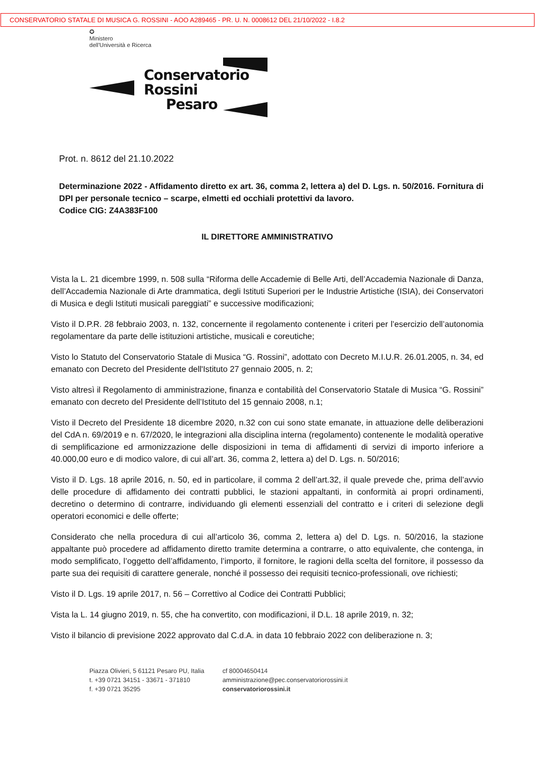CONSERVATORIO STATALE DI MUSICA G. ROSSINI - AOO A289465 - PR. U. N. 0008612 DEL 21/10/2022 - I.8.2
✪
Ministero
dell'Università e Ricerca
Conservatorio
Rossini
Pesaro
Prot. n. 8612 del 21.10.2022
Determinazione 2022 - Affidamento diretto ex art. 36, comma 2, lettera a) del D. Lgs. n. 50/2016. Fornitura di DPI per personale tecnico – scarpe, elmetti ed occhiali protettivi da lavoro.
Codice CIG: Z4A383F100
IL DIRETTORE AMMINISTRATIVO
Vista la L. 21 dicembre 1999, n. 508 sulla “Riforma delle Accademie di Belle Arti, dell’Accademia Nazionale di Danza, dell’Accademia Nazionale di Arte drammatica, degli Istituti Superiori per le Industrie Artistiche (ISIA), dei Conservatori di Musica e degli Istituti musicali pareggiati” e successive modificazioni;
Visto il D.P.R. 28 febbraio 2003, n. 132, concernente il regolamento contenente i criteri per l’esercizio dell’autonomia regolamentare da parte delle istituzioni artistiche, musicali e coreutiche;
Visto lo Statuto del Conservatorio Statale di Musica “G. Rossini”, adottato con Decreto M.I.U.R. 26.01.2005, n. 34, ed emanato con Decreto del Presidente dell'Istituto 27 gennaio 2005, n. 2;
Visto altresì il Regolamento di amministrazione, finanza e contabilità del Conservatorio Statale di Musica “G. Rossini” emanato con decreto del Presidente dell’Istituto del 15 gennaio 2008, n.1;
Visto il Decreto del Presidente 18 dicembre 2020, n.32 con cui sono state emanate, in attuazione delle deliberazioni del CdA n. 69/2019 e n. 67/2020, le integrazioni alla disciplina interna (regolamento) contenente le modalità operative di semplificazione ed armonizzazione delle disposizioni in tema di affidamenti di servizi di importo inferiore a 40.000,00 euro e di modico valore, di cui all’art. 36, comma 2, lettera a) del D. Lgs. n. 50/2016;
Visto il D. Lgs. 18 aprile 2016, n. 50, ed in particolare, il comma 2 dell’art.32, il quale prevede che, prima dell’avvio delle procedure di affidamento dei contratti pubblici, le stazioni appaltanti, in conformità ai propri ordinamenti, decretino o determino di contrarre, individuando gli elementi essenziali del contratto e i criteri di selezione degli operatori economici e delle offerte;
Considerato che nella procedura di cui all’articolo 36, comma 2, lettera a) del D. Lgs. n. 50/2016, la stazione appaltante può procedere ad affidamento diretto tramite determina a contrarre, o atto equivalente, che contenga, in modo semplificato, l’oggetto dell’affidamento, l’importo, il fornitore, le ragioni della scelta del fornitore, il possesso da parte sua dei requisiti di carattere generale, nonché il possesso dei requisiti tecnico-professionali, ove richiesti;
Visto il D. Lgs. 19 aprile 2017, n. 56 – Correttivo al Codice dei Contratti Pubblici;
Vista la L. 14 giugno 2019, n. 55, che ha convertito, con modificazioni, il D.L. 18 aprile 2019, n. 32;
Visto il bilancio di previsione 2022 approvato dal C.d.A. in data 10 febbraio 2022 con deliberazione n. 3;
Piazza Olivieri, 5 61121 Pesaro PU, Italia
t. +39 0721 34151 - 33671 - 371810
f. +39 0721 35295
cf 80004650414
amministrazione@pec.conservatoriorossini.it
conservatoriorossini.it